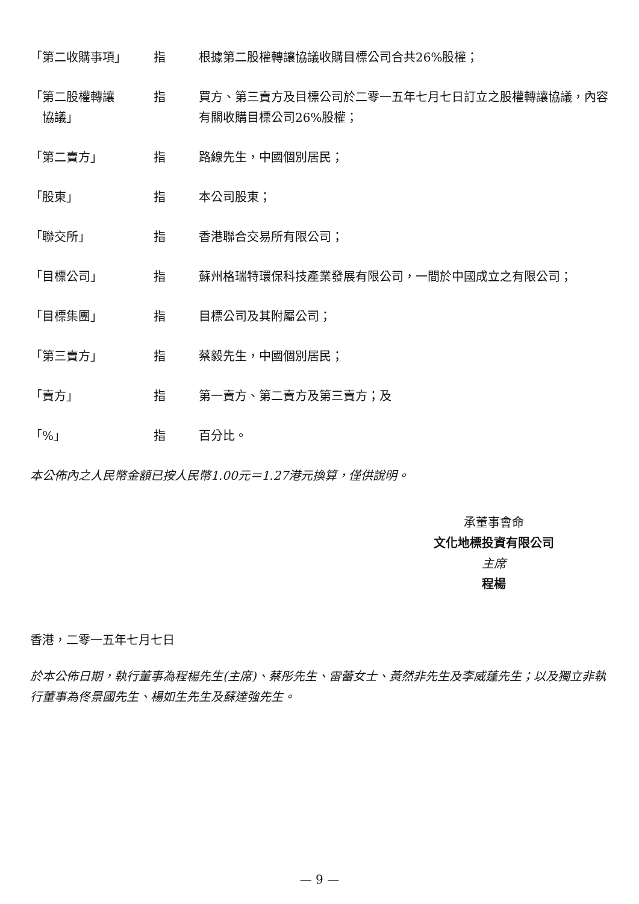| 「第二收購事項」 | 指 | 根據第二股權轉讓協議收購目標公司合共26%股權； |
| 「第二股權轉讓 協議」 | 指 | 買方、第三賣方及目標公司於二零一五年七月七日訂立之股權轉讓協議，內容有關收購目標公司26%股權； |
| 「第二賣方」 | 指 | 路線先生，中國個別居民； |
| 「股東」 | 指 | 本公司股東； |
| 「聯交所」 | 指 | 香港聯合交易所有限公司； |
| 「目標公司」 | 指 | 蘇州格瑞特環保科技產業發展有限公司，一間於中國成立之有限公司； |
| 「目標集團」 | 指 | 目標公司及其附屬公司； |
| 「第三賣方」 | 指 | 蔡毅先生，中國個別居民； |
| 「賣方」 | 指 | 第一賣方、第二賣方及第三賣方；及 |
| 「%」 | 指 | 百分比。 |
本公佈內之人民幣金額已按人民幣1.00元＝1.27港元換算，僅供說明。
承董事會命
文化地標投資有限公司
主席
程楊
香港，二零一五年七月七日
於本公佈日期，執行董事為程楊先生(主席)、蔡彤先生、雷蕾女士、黃然非先生及李威蓬先生；以及獨立非執行董事為佟景國先生、楊如生先生及蘇達強先生。
— 9 —